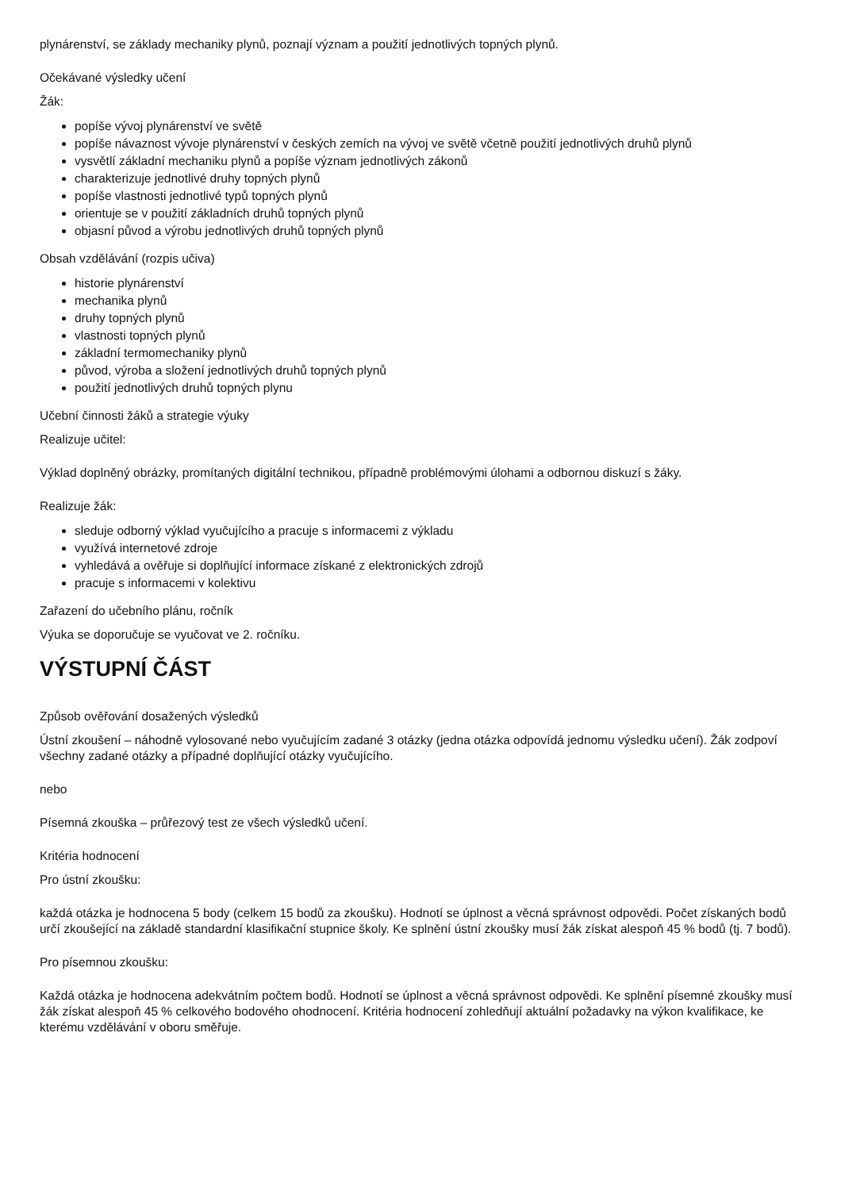plynárenství, se základy mechaniky plynů, poznají význam a použití jednotlivých topných plynů.
Očekávané výsledky učení
Žák:
popíše vývoj plynárenství ve světě
popíše návaznost vývoje plynárenství v českých zemích na vývoj ve světě včetně použití jednotlivých druhů plynů
vysvětlí základní mechaniku plynů a popíše význam jednotlivých zákonů
charakterizuje jednotlivé druhy topných plynů
popíše vlastnosti jednotlivé typů topných plynů
orientuje se v použití základních druhů topných plynů
objasní původ a výrobu jednotlivých druhů topných plynů
Obsah vzdělávání (rozpis učiva)
historie plynárenství
mechanika plynů
druhy topných plynů
vlastnosti topných plynů
základní termomechaniky plynů
původ, výroba a složení jednotlivých druhů topných plynů
použití jednotlivých druhů topných plynu
Učební činnosti žáků a strategie výuky
Realizuje učitel:
Výklad doplněný obrázky, promítaných digitální technikou, případně problémovými úlohami a odbornou diskuzí s žáky.
Realizuje žák:
sleduje odborný výklad vyučujícího a pracuje s informacemi z výkladu
využívá internetové zdroje
vyhledává a ověřuje si doplňující informace získané z elektronických zdrojů
pracuje s informacemi v kolektivu
Zařazení do učebního plánu, ročník
Výuka se doporučuje se vyučovat ve 2. ročníku.
VÝSTUPNÍ ČÁST
Způsob ověřování dosažených výsledků
Ústní zkoušení – náhodně vylosované nebo vyučujícím zadané 3 otázky (jedna otázka odpovídá jednomu výsledku učení). Žák zodpoví všechny zadané otázky a případné doplňující otázky vyučujícího.
nebo
Písemná zkouška – průřezový test ze všech výsledků učení.
Kritéria hodnocení
Pro ústní zkoušku:
každá otázka je hodnocena 5 body (celkem 15 bodů za zkoušku). Hodnotí se úplnost a věcná správnost odpovědi. Počet získaných bodů určí zkoušející na základě standardní klasifikační stupnice školy. Ke splnění ústní zkoušky musí žák získat alespoň 45 % bodů (tj. 7 bodů).
Pro písemnou zkoušku:
Každá otázka je hodnocena adekvátním počtem bodů. Hodnotí se úplnost a věcná správnost odpovědi. Ke splnění písemné zkoušky musí žák získat alespoň 45 % celkového bodového ohodnocení. Kritéria hodnocení zohledňují aktuální požadavky na výkon kvalifikace, ke kterému vzdělávání v oboru směřuje.